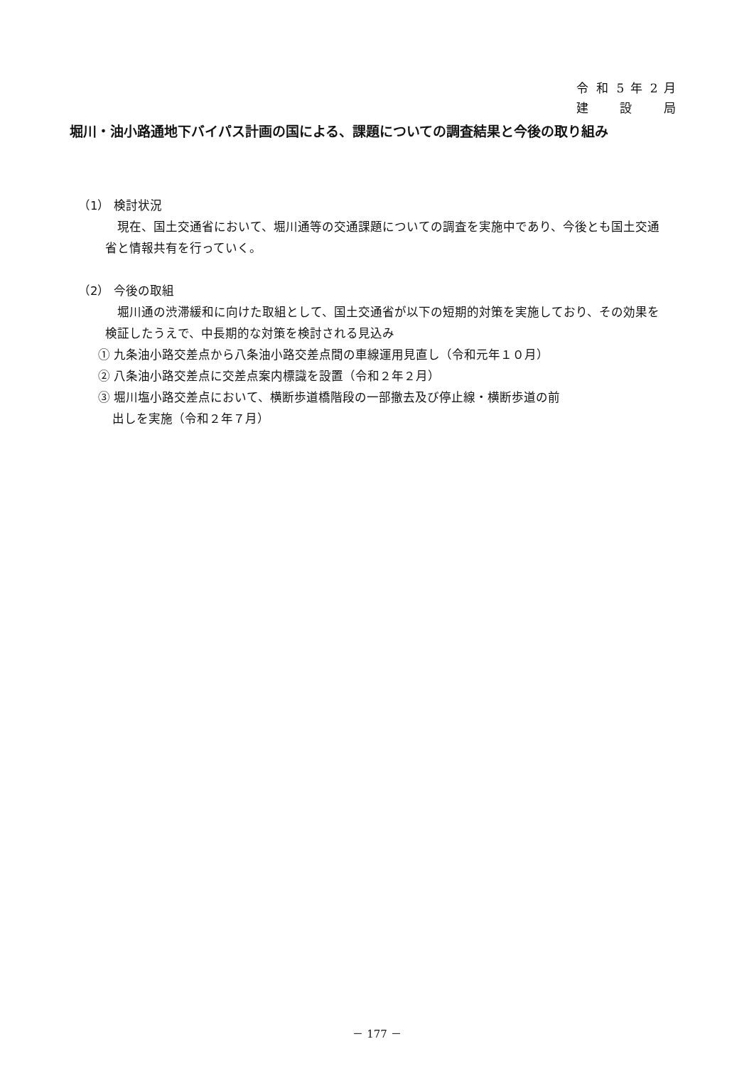令 和 5 年 2 月
建 設 局
堀川・油小路通地下バイパス計画の国による、課題についての調査結果と今後の取り組み
（1） 検討状況
現在、国土交通省において、堀川通等の交通課題についての調査を実施中であり、今後とも国土交通省と情報共有を行っていく。
（2） 今後の取組
堀川通の渋滞緩和に向けた取組として、国土交通省が以下の短期的対策を実施しており、その効果を検証したうえで、中長期的な対策を検討される見込み
① 九条油小路交差点から八条油小路交差点間の車線運用見直し（令和元年１０月）
② 八条油小路交差点に交差点案内標識を設置（令和２年２月）
③ 堀川塩小路交差点において、横断歩道橋階段の一部撤去及び停止線・横断歩道の前
出しを実施（令和２年７月）
－ 177 －